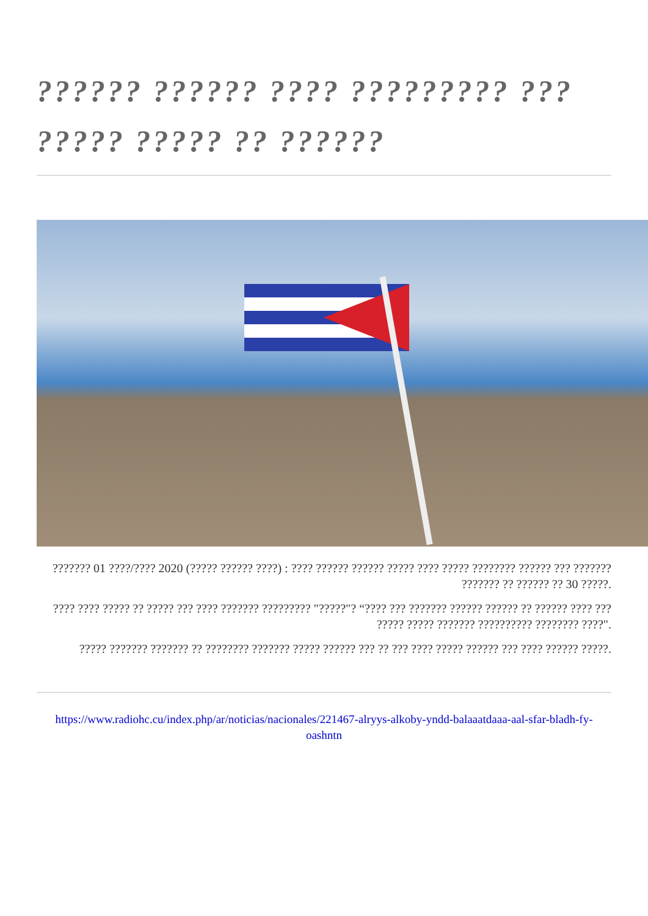?????? ?????? ???? ????????? ??? ????? ????? ?? ??????
??????? 01 ????/???? 2020 (????? ?????? ????) : ???? ?????? ?????? ????? ???? ????? ???????? ?????? ??? ??????? ??????? ?? ?????? ?? 30 ?????.
???? ???? ????? ?? ????? ??? ???? ??????? ????????? "?????"? “???? ??? ??????? ?????? ?????? ?? ?????? ???? ??? ????? ????? ??????? ?????????? ???????? ????".
????? ??????? ??????? ?? ???????? ??????? ????? ?????? ??? ?? ??? ???? ????? ?????? ??? ???? ?????? ?????.
https://www.radiohc.cu/index.php/ar/noticias/nacionales/221467-alryys-alkoby-yndd-balaaatdaaa-aal-sfar-bladh-fy-oashntn